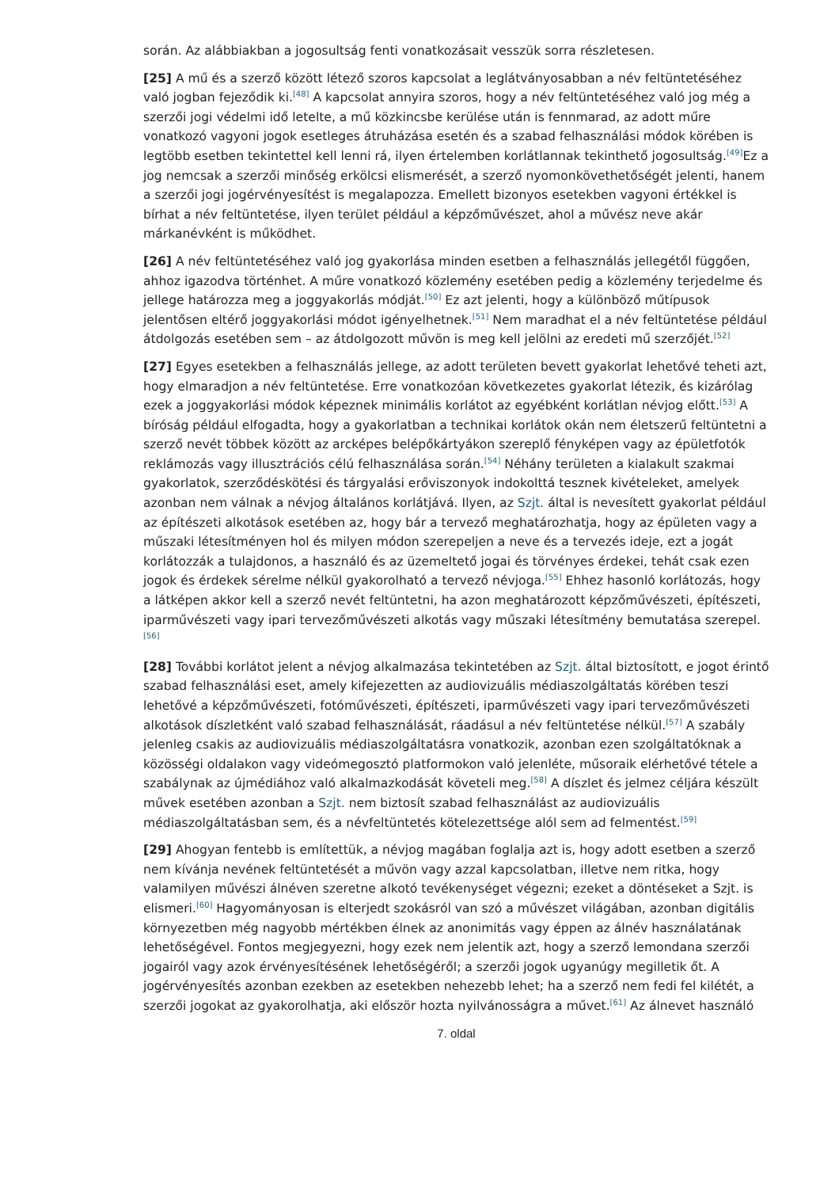során. Az alábbiakban a jogosultság fenti vonatkozásait vesszük sorra részletesen.
[25] A mű és a szerző között létező szoros kapcsolat a leglátványosabban a név feltüntetéséhez való jogban fejeződik ki.<sup>[48]</sup> A kapcsolat annyira szoros, hogy a név feltüntetéséhez való jog még a szerzői jogi védelmi idő letelte, a mű közkincsbe kerülése után is fennmarad, az adott műre vonatkozó vagyoni jogok esetleges átruházása esetén és a szabad felhasználási módok körében is legtöbb esetben tekintettel kell lenni rá, ilyen értelemben korlátlannak tekinthető jogosultság.<sup>[49]</sup>Ez a jog nemcsak a szerzői minőség erkölcsi elismerését, a szerző nyomonkövethetőségét jelenti, hanem a szerzői jogi jogérvényesítést is megalapozza. Emellett bizonyos esetekben vagyoni értékkel is bírhat a név feltüntetése, ilyen terület például a képzőművészet, ahol a művész neve akár márkanévként is működhet.
[26] A név feltüntetéséhez való jog gyakorlása minden esetben a felhasználás jellegétől függően, ahhoz igazodva történhet. A műre vonatkozó közlemény esetében pedig a közlemény terjedelme és jellege határozza meg a joggyakorlás módját.<sup>[50]</sup> Ez azt jelenti, hogy a különböző műtípusok jelentősen eltérő joggyakorlási módot igényelhetnek.<sup>[51]</sup> Nem maradhat el a név feltüntetése például átdolgozás esetében sem – az átdolgozott művön is meg kell jelölni az eredeti mű szerzőjét.<sup>[52]</sup>
[27] Egyes esetekben a felhasználás jellege, az adott területen bevett gyakorlat lehetővé teheti azt, hogy elmaradjon a név feltüntetése. Erre vonatkozóan következetes gyakorlat létezik, és kizárólag ezek a joggyakorlási módok képeznek minimális korlátot az egyébként korlátlan névjog előtt.<sup>[53]</sup> A bíróság például elfogadta, hogy a gyakorlatban a technikai korlátok okán nem életszerű feltüntetni a szerző nevét többek között az arcképes belépőkártyákon szereplő fényképen vagy az épületfotók reklámozás vagy illusztrációs célú felhasználása során.<sup>[54]</sup> Néhány területen a kialakult szakmai gyakorlatok, szerződéskötési és tárgyalási erőviszonyok indokolttá tesznek kivételeket, amelyek azonban nem válnak a névjog általános korlátjává. Ilyen, az Szjt. által is nevesített gyakorlat például az építészeti alkotások esetében az, hogy bár a tervező meghatározhatja, hogy az épületen vagy a műszaki létesítményen hol és milyen módon szerepeljen a neve és a tervezés ideje, ezt a jogát korlátozzák a tulajdonos, a használó és az üzemeltető jogai és törvényes érdekei, tehát csak ezen jogok és érdekek sérelme nélkül gyakorolható a tervező névjoga.<sup>[55]</sup> Ehhez hasonló korlátozás, hogy a látképen akkor kell a szerző nevét feltüntetni, ha azon meghatározott képzőművészeti, építészeti, iparművészeti vagy ipari tervezőművészeti alkotás vagy műszaki létesítmény bemutatása szerepel.<sup>[56]</sup>
[28] További korlátot jelent a névjog alkalmazása tekintetében az Szjt. által biztosított, e jogot érintő szabad felhasználási eset, amely kifejezetten az audiovizuális médiaszolgáltatás körében teszi lehetővé a képzőművészeti, fotóművészeti, építészeti, iparművészeti vagy ipari tervezőművészeti alkotások díszletként való szabad felhasználását, ráadásul a név feltüntetése nélkül.<sup>[57]</sup> A szabály jelenleg csakis az audiovizuális médiaszolgáltatásra vonatkozik, azonban ezen szolgáltatóknak a közösségi oldalakon vagy videómegosztó platformokon való jelenléte, műsoraik elérhetővé tétele a szabálynak az újmédiához való alkalmazkodását követeli meg.<sup>[58]</sup> A díszlet és jelmez céljára készült művek esetében azonban a Szjt. nem biztosít szabad felhasználást az audiovizuális médiaszolgáltatásban sem, és a névfeltüntetés kötelezettsége alól sem ad felmentést.<sup>[59]</sup>
[29] Ahogyan fentebb is említettük, a névjog magában foglalja azt is, hogy adott esetben a szerző nem kívánja nevének feltüntetését a művön vagy azzal kapcsolatban, illetve nem ritka, hogy valamilyen művészi álnéven szeretne alkotó tevékenységet végezni; ezeket a döntéseket a Szjt. is elismeri.<sup>[60]</sup> Hagyományosan is elterjedt szokásról van szó a művészet világában, azonban digitális környezetben még nagyobb mértékben élnek az anonimitás vagy éppen az álnév használatának lehetőségével. Fontos megjegyezni, hogy ezek nem jelentik azt, hogy a szerző lemondana szerzői jogairól vagy azok érvényesítésének lehetőségéről; a szerzői jogok ugyanúgy megilletik őt. A jogérvényesítés azonban ezekben az esetekben nehezebb lehet; ha a szerző nem fedi fel kilétét, a szerzői jogokat az gyakorolhatja, aki először hozta nyilvánosságra a művet.<sup>[61]</sup> Az álnevet használó
7. oldal